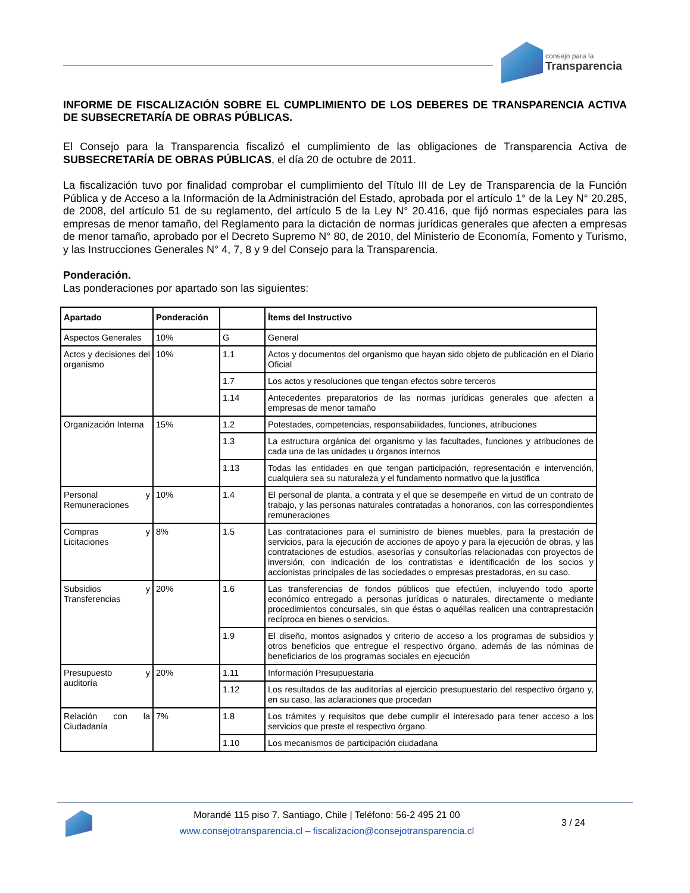consejo para la
Transparencia
INFORME DE FISCALIZACIÓN SOBRE EL CUMPLIMIENTO DE LOS DEBERES DE TRANSPARENCIA ACTIVA DE SUBSECRETARÍA DE OBRAS PÚBLICAS.
El Consejo para la Transparencia fiscalizó el cumplimiento de las obligaciones de Transparencia Activa de SUBSECRETARÍA DE OBRAS PÚBLICAS, el día 20 de octubre de 2011.
La fiscalización tuvo por finalidad comprobar el cumplimiento del Título III de Ley de Transparencia de la Función Pública y de Acceso a la Información de la Administración del Estado, aprobada por el artículo 1° de la Ley N° 20.285, de 2008, del artículo 51 de su reglamento, del artículo 5 de la Ley N° 20.416, que fijó normas especiales para las empresas de menor tamaño, del Reglamento para la dictación de normas jurídicas generales que afecten a empresas de menor tamaño, aprobado por el Decreto Supremo N° 80, de 2010, del Ministerio de Economía, Fomento y Turismo, y las Instrucciones Generales N° 4, 7, 8 y 9 del Consejo para la Transparencia.
Ponderación.
Las ponderaciones por apartado son las siguientes:
| Apartado | Ponderación | | Ítems del Instructivo |
| --- | --- | --- | --- |
| Aspectos Generales | 10% | G | General |
| Actos y decisiones del organismo | 10% | 1.1 | Actos y documentos del organismo que hayan sido objeto de publicación en el Diario Oficial |
| | | 1.7 | Los actos y resoluciones que tengan efectos sobre terceros |
| | | 1.14 | Antecedentes preparatorios de las normas jurídicas generales que afecten a empresas de menor tamaño |
| Organización Interna | 15% | 1.2 | Potestades, competencias, responsabilidades, funciones, atribuciones |
| | | 1.3 | La estructura orgánica del organismo y las facultades, funciones y atribuciones de cada una de las unidades u órganos internos |
| | | 1.13 | Todas las entidades en que tengan participación, representación e intervención, cualquiera sea su naturaleza y el fundamento normativo que la justifica |
| Personal y Remuneraciones | 10% | 1.4 | El personal de planta, a contrata y el que se desempeñe en virtud de un contrato de trabajo, y las personas naturales contratadas a honorarios, con las correspondientes remuneraciones |
| Compras y Licitaciones | 8% | 1.5 | Las contrataciones para el suministro de bienes muebles, para la prestación de servicios, para la ejecución de acciones de apoyo y para la ejecución de obras, y las contrataciones de estudios, asesorías y consultorías relacionadas con proyectos de inversión, con indicación de los contratistas e identificación de los socios y accionistas principales de las sociedades o empresas prestadoras, en su caso. |
| Subsidios y Transferencias | 20% | 1.6 | Las transferencias de fondos públicos que efectúen, incluyendo todo aporte económico entregado a personas jurídicas o naturales, directamente o mediante procedimientos concursales, sin que éstas o aquéllas realicen una contraprestación recíproca en bienes o servicios. |
| | | 1.9 | El diseño, montos asignados y criterio de acceso a los programas de subsidios y otros beneficios que entregue el respectivo órgano, además de las nóminas de beneficiarios de los programas sociales en ejecución |
| Presupuesto y auditoría | 20% | 1.11 | Información Presupuestaria |
| | | 1.12 | Los resultados de las auditorías al ejercicio presupuestario del respectivo órgano y, en su caso, las aclaraciones que procedan |
| Relación con la Ciudadanía | 7% | 1.8 | Los trámites y requisitos que debe cumplir el interesado para tener acceso a los servicios que preste el respectivo órgano. |
| | | 1.10 | Los mecanismos de participación ciudadana |
Morandé 115 piso 7. Santiago, Chile | Teléfono: 56-2 495 21 00
www.consejotransparencia.cl – fiscalizacion@consejotransparencia.cl
3 / 24